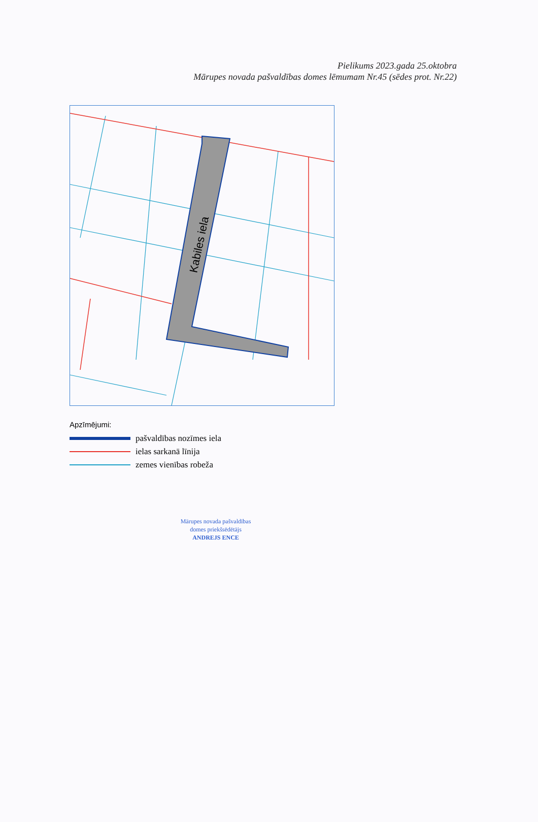Pielikums 2023.gada 25.oktobra
Mārupes novada pašvaldības domes lēmumam Nr.45 (sēdes prot. Nr.22)
Kabiles iela
Apzīmējumi:
pašvaldības nozīmes iela
ielas sarkanā līnija
zemes vienības robeža
Mārupes novada pašvaldības
domes priekšsēdētājs
ANDREJS ENCE